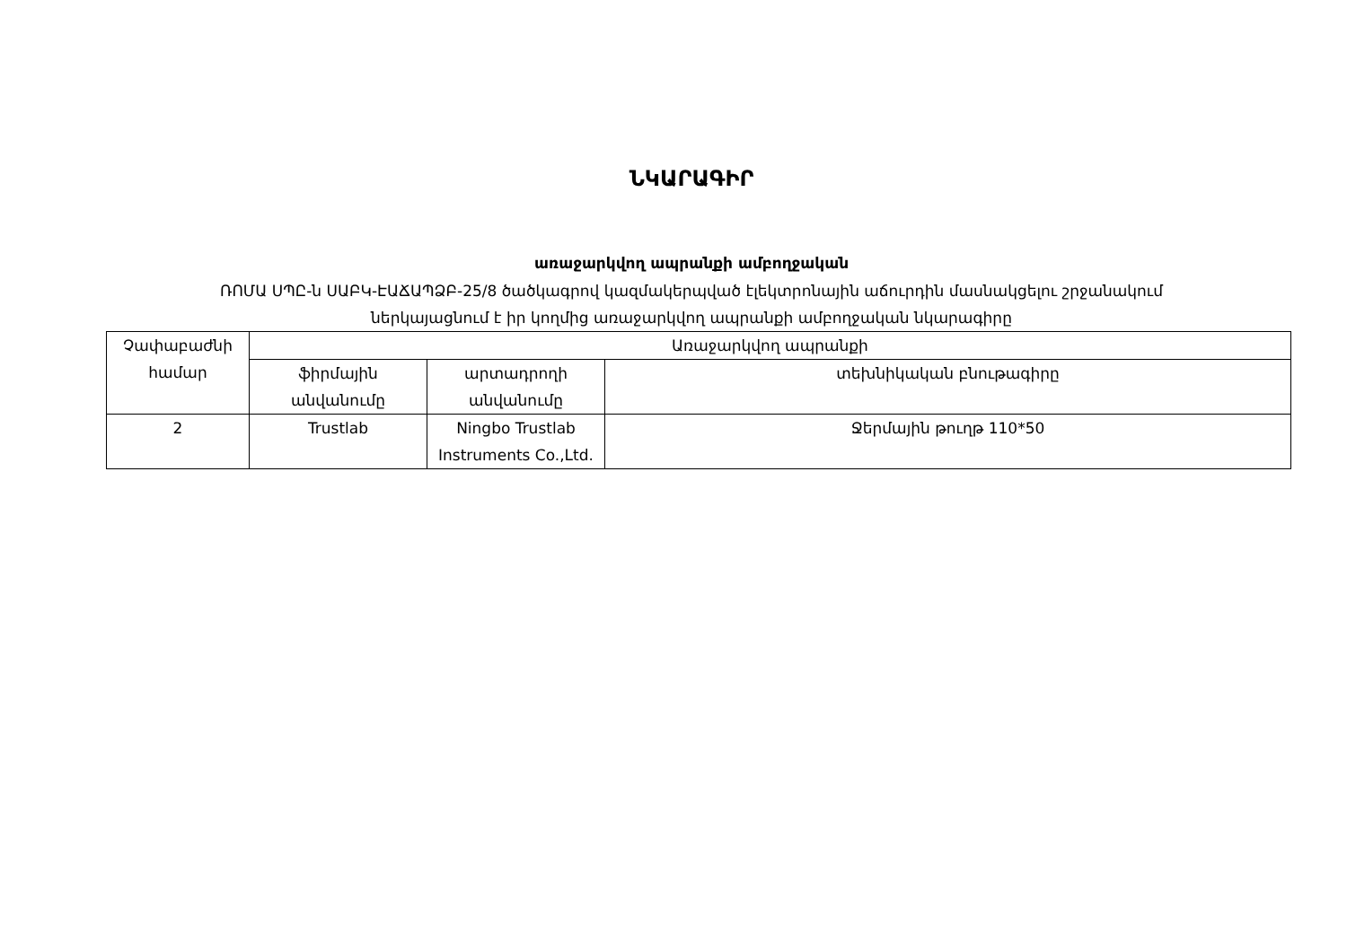ՆԿԱՐԱԳԻՐ
առաջարկվող ապրանքի ամբողջական
ՌՈՄԱ ՍՊԸ-ն ՍԱԲԿ-ԷԱՃԱՊՁԲ-25/8 ծածկագրով կազմակերպված էլեկտրոնային աճուրդին մասնակցելու շրջանակում
ներկայացնում է իր կողմից առաջարկվող ապրանքի ամբողջական նկարագիրը
| Չափաբաժնի համար | Առաջարկվող ապրանքի | | |
| --- | --- | --- | --- |
| | ֆիրմային անվանումը | արտադրողի անվանումը | տեխնիկական բնութագիրը |
| 2 | Trustlab | Ningbo Trustlab Instruments Co.,Ltd. | Ջերմային թուղթ 110*50 |